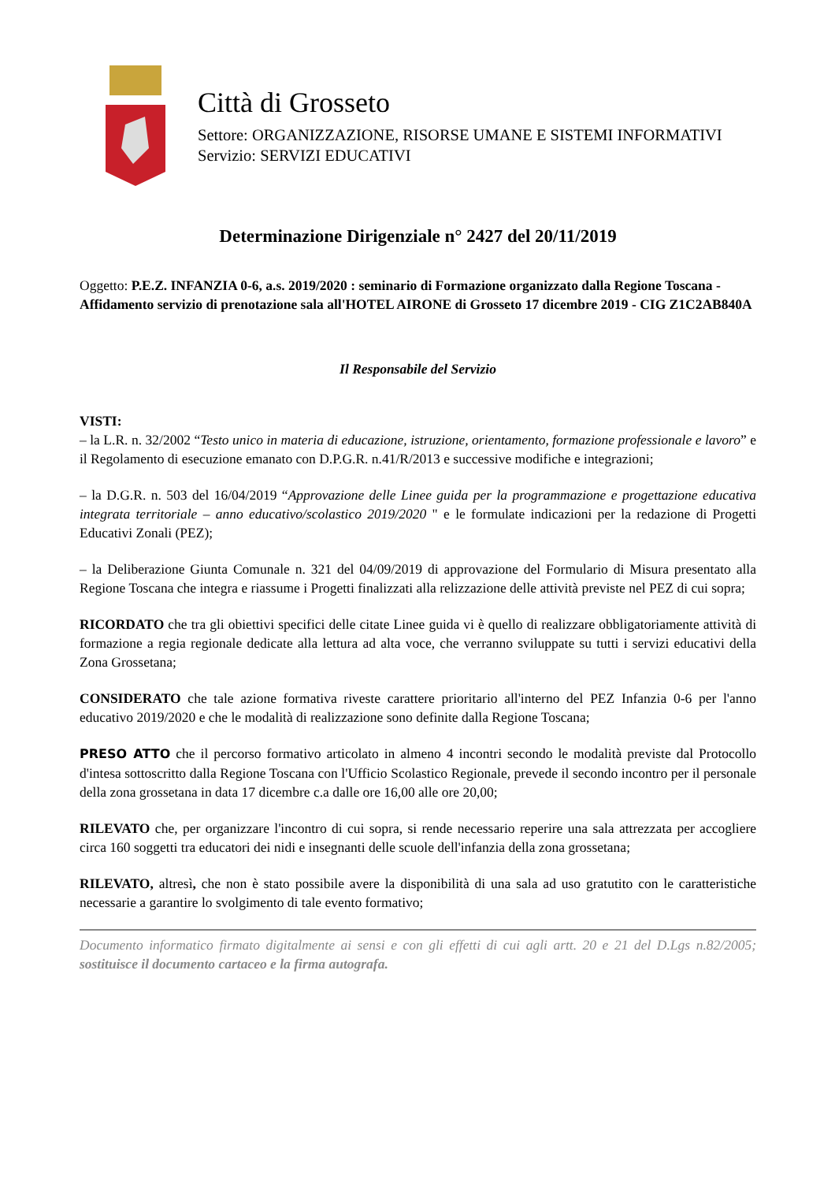Città di Grosseto
Settore: ORGANIZZAZIONE, RISORSE UMANE E SISTEMI INFORMATIVI
Servizio: SERVIZI EDUCATIVI
Determinazione Dirigenziale n° 2427 del 20/11/2019
Oggetto: P.E.Z. INFANZIA 0-6, a.s. 2019/2020 : seminario di Formazione organizzato dalla Regione Toscana - Affidamento servizio di prenotazione sala all'HOTEL AIRONE di Grosseto 17 dicembre 2019 - CIG Z1C2AB840A
Il Responsabile del Servizio
VISTI:
– la L.R. n. 32/2002 “Testo unico in materia di educazione, istruzione, orientamento, formazione professionale e lavoro” e il Regolamento di esecuzione emanato con D.P.G.R. n.41/R/2013 e successive modifiche e integrazioni;
– la D.G.R. n. 503 del 16/04/2019 “Approvazione delle Linee guida per la programmazione e progettazione educativa integrata territoriale – anno educativo/scolastico 2019/2020 " e le formulate indicazioni per la redazione di Progetti Educativi Zonali (PEZ);
– la Deliberazione Giunta Comunale n. 321 del 04/09/2019 di approvazione del Formulario di Misura presentato alla Regione Toscana che integra e riassume i Progetti finalizzati alla relizzazione delle attività previste nel PEZ di cui sopra;
RICORDATO che tra gli obiettivi specifici delle citate Linee guida vi è quello di realizzare obbligatoriamente attività di formazione a regia regionale dedicate alla lettura ad alta voce, che verranno sviluppate su tutti i servizi educativi della Zona Grossetana;
CONSIDERATO che tale azione formativa riveste carattere prioritario all'interno del PEZ Infanzia 0-6 per l'anno educativo 2019/2020 e che le modalità di realizzazione sono definite dalla Regione Toscana;
PRESO ATTO che il percorso formativo articolato in almeno 4 incontri secondo le modalità previste dal Protocollo d'intesa sottoscritto dalla Regione Toscana con l'Ufficio Scolastico Regionale, prevede il secondo incontro per il personale della zona grossetana in data 17 dicembre c.a dalle ore 16,00 alle ore 20,00;
RILEVATO che, per organizzare l'incontro di cui sopra, si rende necessario reperire una sala attrezzata per accogliere circa 160 soggetti tra educatori dei nidi e insegnanti delle scuole dell'infanzia della zona grossetana;
RILEVATO, altresì, che non è stato possibile avere la disponibilità di una sala ad uso gratutito con le caratteristiche necessarie a garantire lo svolgimento di tale evento formativo;
Documento informatico firmato digitalmente ai sensi e con gli effetti di cui agli artt. 20 e 21 del D.Lgs n.82/2005; sostituisce il documento cartaceo e la firma autografa.